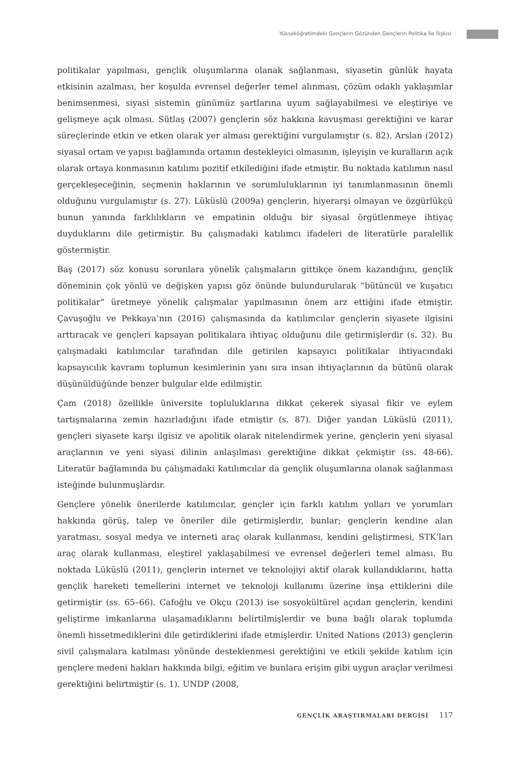Yükseköğretimdeki Gençlerin Gözünden Gençlerin Politika İle İlişkisi
politikalar yapılması, gençlik oluşumlarına olanak sağlanması, siyasetin günlük hayata etkisinin azalması, her koşulda evrensel değerler temel alınması, çözüm odaklı yaklaşımlar benimsenmesi, siyasi sistemin günümüz şartlarına uyum sağlayabilmesi ve eleştiriye ve gelişmeye açık olması. Sütlaş (2007) gençlerin söz hakkına kavuşması gerektiğini ve karar süreçlerinde etkin ve etken olarak yer alması gerektiğini vurgulamıştır (s. 82). Arslan (2012) siyasal ortam ve yapısı bağlamında ortamın destekleyici olmasının, işleyişin ve kuralların açık olarak ortaya konmasının katılımı pozitif etkilediğini ifade etmiştir. Bu noktada katılımın nasıl gerçekleşeceğinin, seçmenin haklarının ve sorumluluklarının iyi tanımlanmasının önemli olduğunu vurgulamıştır (s. 27). Lüküslü (2009a) gençlerin, hiyerarşi olmayan ve özgürlükçü bunun yanında farklılıkların ve empatinin olduğu bir siyasal örgütlenmeye ihtiyaç duyduklarını dile getirmiştir. Bu çalışmadaki katılımcı ifadeleri de literatürle paralellik göstermiştir.
Baş (2017) söz konusu sorunlara yönelik çalışmaların gittikçe önem kazandığını, gençlik döneminin çok yönlü ve değişken yapısı göz önünde bulundurularak “bütüncül ve kuşatıcı politikalar” üretmeye yönelik çalışmalar yapılmasının önem arz ettiğini ifade etmiştir. Çavuşoğlu ve Pekkaya’nın (2016) çalışmasında da katılımcılar gençlerin siyasete ilgisini arttıracak ve gençleri kapsayan politikalara ihtiyaç olduğunu dile getirmişlerdir (s. 32). Bu çalışmadaki katılımcılar tarafından dile getirilen kapsayıcı politikalar ihtiyacındaki kapsayıcılık kavramı toplumun kesimlerinin yanı sıra insan ihtiyaçlarının da bütünü olarak düşünüldüğünde benzer bulgular elde edilmiştir.
Çam (2018) özellikle üniversite topluluklarına dikkat çekerek siyasal fikir ve eylem tartışmalarına zemin hazırladığını ifade etmiştir (s. 87). Diğer yandan Lüküslü (2011), gençleri siyasete karşı ilgisiz ve apolitik olarak nitelendirmek yerine, gençlerin yeni siyasal araçlarının ve yeni siyasi dilinin anlaşılması gerektiğine dikkat çekmiştir (ss. 48-66). Literatür bağlamında bu çalışmadaki katılımcılar da gençlik oluşumlarına olanak sağlanması isteğinde bulunmuşlardır.
Gençlere yönelik önerilerde katılımcılar, gençler için farklı katılım yolları ve yorumları hakkında görüş, talep ve öneriler dile getirmişlerdir, bunlar; gençlerin kendine alan yaratması, sosyal medya ve interneti araç olarak kullanması, kendini geliştirmesi, STK’ları araç olarak kullanması, eleştirel yaklaşabilmesi ve evrensel değerleri temel alması. Bu noktada Lüküslü (2011), gençlerin internet ve teknolojiyi aktif olarak kullandıklarını, hatta gençlik hareketi temellerini internet ve teknoloji kullanımı üzerine inşa ettiklerini dile getirmiştir (ss. 65–66). Cafoğlu ve Okçu (2013) ise sosyokültürel açıdan gençlerin, kendini geliştirme imkanlarına ulaşamadıklarını belirtilmişlerdir ve buna bağlı olarak toplumda önemli hissetmediklerini dile getirdiklerini ifade etmişlerdir. United Nations (2013) gençlerin sivil çalışmalara katılması yönünde desteklenmesi gerektiğini ve etkili şekilde katılım için gençlere medeni hakları hakkında bilgi, eğitim ve bunlara erişim gibi uygun araçlar verilmesi gerektiğini belirtmiştir (s. 1). UNDP (2008,
GENÇLİK ARAŞTIRMALARI DERGİSİ 117